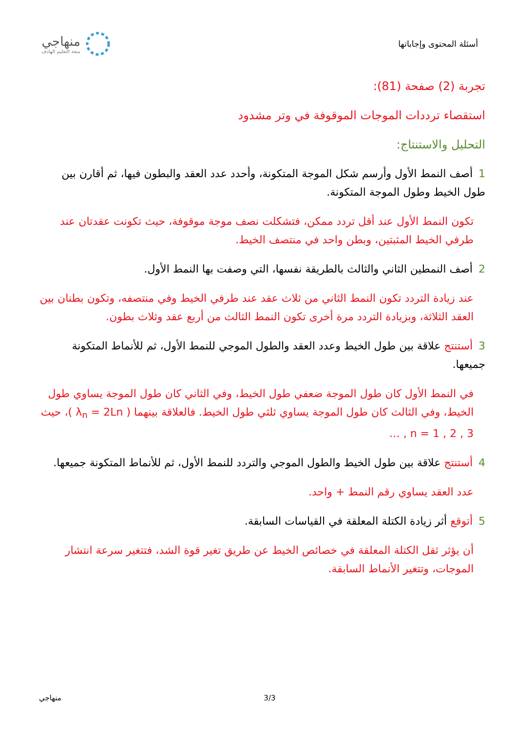أسئلة المحتوى وإجاباتها
منهاجي
متعة التعليم الهادف
تجربة (2) صفحة (81):
استقصاء ترددات الموجات الموقوفة في وتر مشدود
التحليل والاستنتاج:
1أصف النمط الأول وأرسم شكل الموجة المتكونة، وأحدد عدد العقد والبطون فيها، ثم أقارن بين طول الخيط وطول الموجة المتكونة.
تكون النمط الأول عند أقل تردد ممكن، فتشكلت نصف موجة موقوفة، حيث تكونت عقدتان عند طرفي الخيط المثبتين، وبطن واحد في منتصف الخيط.
2أصف النمطين الثاني والثالث بالطريقة نفسها، التي وصفت بها النمط الأول.
عند زيادة التردد تكون النمط الثاني من ثلاث عقد عند طرفي الخيط وفي منتصفه، وتكون بطنان بين العقد الثلاثة، وبزيادة التردد مرة أخرى تكون النمط الثالث من أربع عقد وثلاث بطون.
3 أستنتج علاقة بين طول الخيط وعدد العقد والطول الموجي للنمط الأول، ثم للأنماط المتكونة جميعها.
في النمط الأول كان طول الموجة ضعفي طول الخيط، وفي الثاني كان طول الموجة يساوي طول الخيط، وفي الثالث كان طول الموجة يساوي ثلثي طول الخيط. فالعلاقة بينهما ( λ<sub>n</sub> = 2Ln )، حيث n = 1 , 2 , 3 , …
4 أستنتج علاقة بين طول الخيط والطول الموجي والتردد للنمط الأول، ثم للأنماط المتكونة جميعها.
عدد العقد يساوي رقم النمط + واحد.
5 أتوقع أثر زيادة الكتلة المعلقة في القياسات السابقة.
أن يؤثر ثقل الكتلة المعلقة في خصائص الخيط عن طريق تغير قوة الشد، فتتغير سرعة انتشار الموجات، وتتغير الأنماط السابقة.
منهاجي 3/3